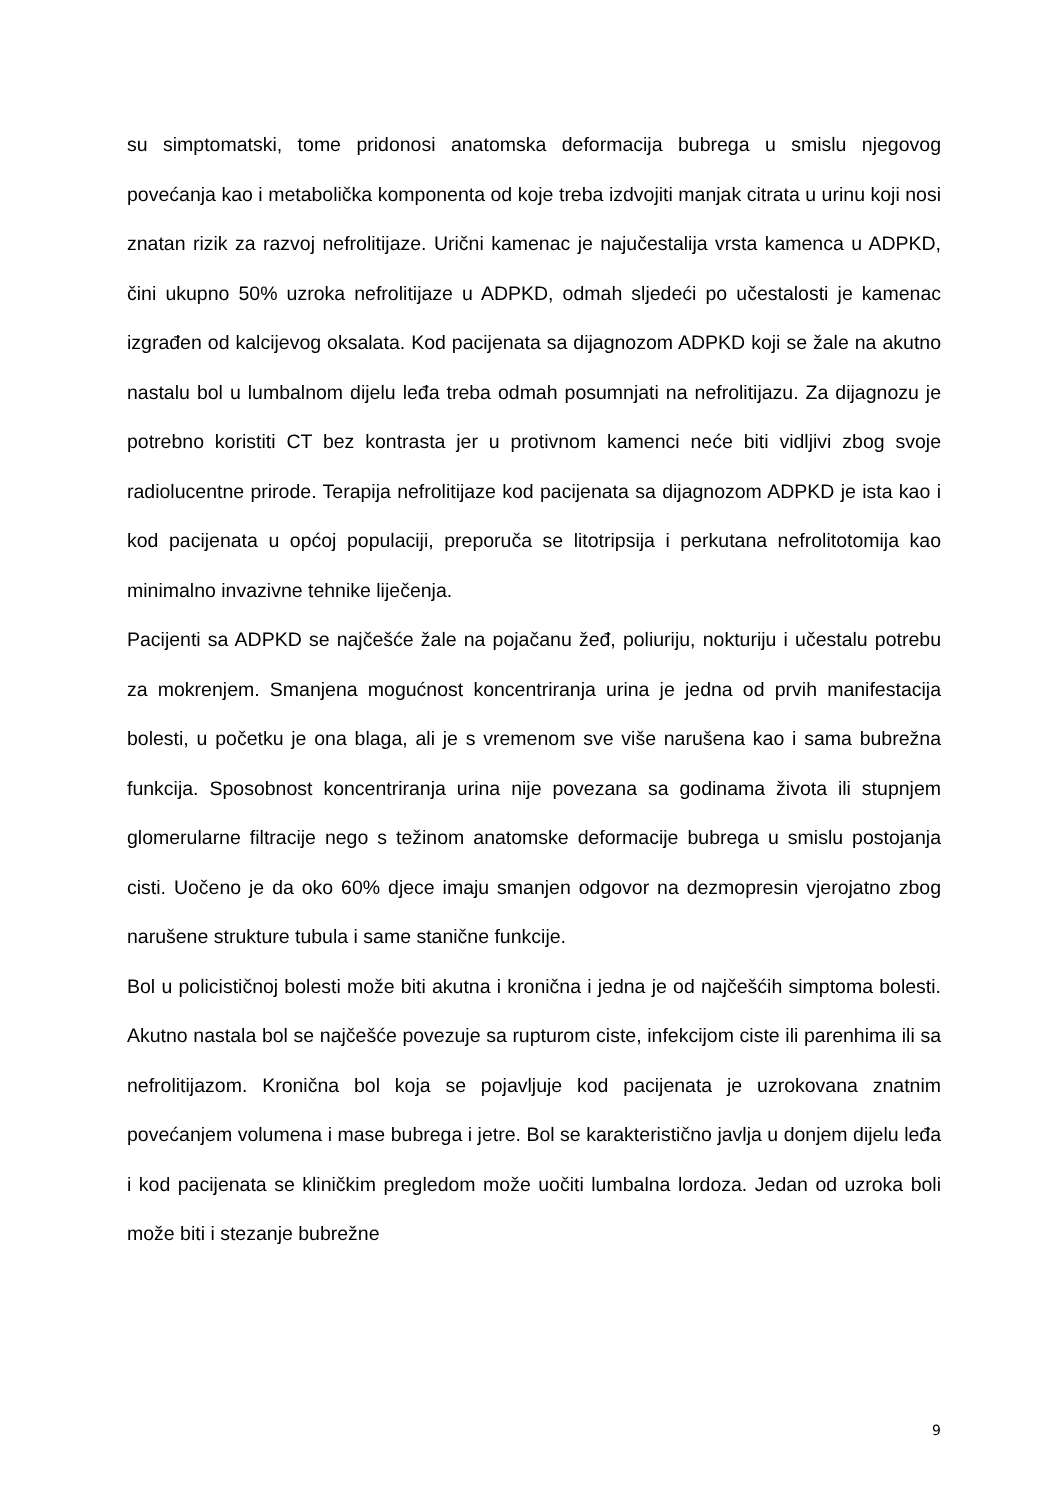su simptomatski, tome pridonosi anatomska deformacija bubrega u smislu njegovog povećanja kao i metabolička komponenta od koje treba izdvojiti manjak citrata u urinu koji nosi znatan rizik za razvoj nefrolitijaze. Urični kamenac je najučestalija vrsta kamenca u ADPKD, čini ukupno 50% uzroka nefrolitijaze u ADPKD, odmah sljedeći po učestalosti je kamenac izgrađen od kalcijevog oksalata. Kod pacijenata sa dijagnozom ADPKD koji se žale na akutno nastalu bol u lumbalnom dijelu leđa treba odmah posumnjati na nefrolitijazu. Za dijagnozu je potrebno koristiti CT bez kontrasta jer u protivnom kamenci neće biti vidljivi zbog svoje radiolucentne prirode. Terapija nefrolitijaze kod pacijenata sa dijagnozom ADPKD je ista kao i kod pacijenata u općoj populaciji, preporuča se litotripsija i perkutana nefrolitotomija kao minimalno invazivne tehnike liječenja.
Pacijenti sa ADPKD se najčešće žale na pojačanu žeđ, poliuriju, nokturiju i učestalu potrebu za mokrenjem. Smanjena mogućnost koncentriranja urina je jedna od prvih manifestacija bolesti, u početku je ona blaga, ali je s vremenom sve više narušena kao i sama bubrežna funkcija. Sposobnost koncentriranja urina nije povezana sa godinama života ili stupnjem glomerularne filtracije nego s težinom anatomske deformacije bubrega u smislu postojanja cisti. Uočeno je da oko 60% djece imaju smanjen odgovor na dezmopresin vjerojatno zbog narušene strukture tubula i same stanične funkcije.
Bol u policističnoj bolesti može biti akutna i kronična i jedna je od najčešćih simptoma bolesti. Akutno nastala bol se najčešće povezuje sa rupturom ciste, infekcijom ciste ili parenhima ili sa nefrolitijazom. Kronična bol koja se pojavljuje kod pacijenata je uzrokovana znatnim povećanjem volumena i mase bubrega i jetre. Bol se karakteristično javlja u donjem dijelu leđa i kod pacijenata se kliničkim pregledom može uočiti lumbalna lordoza. Jedan od uzroka boli može biti i stezanje bubrežne
9